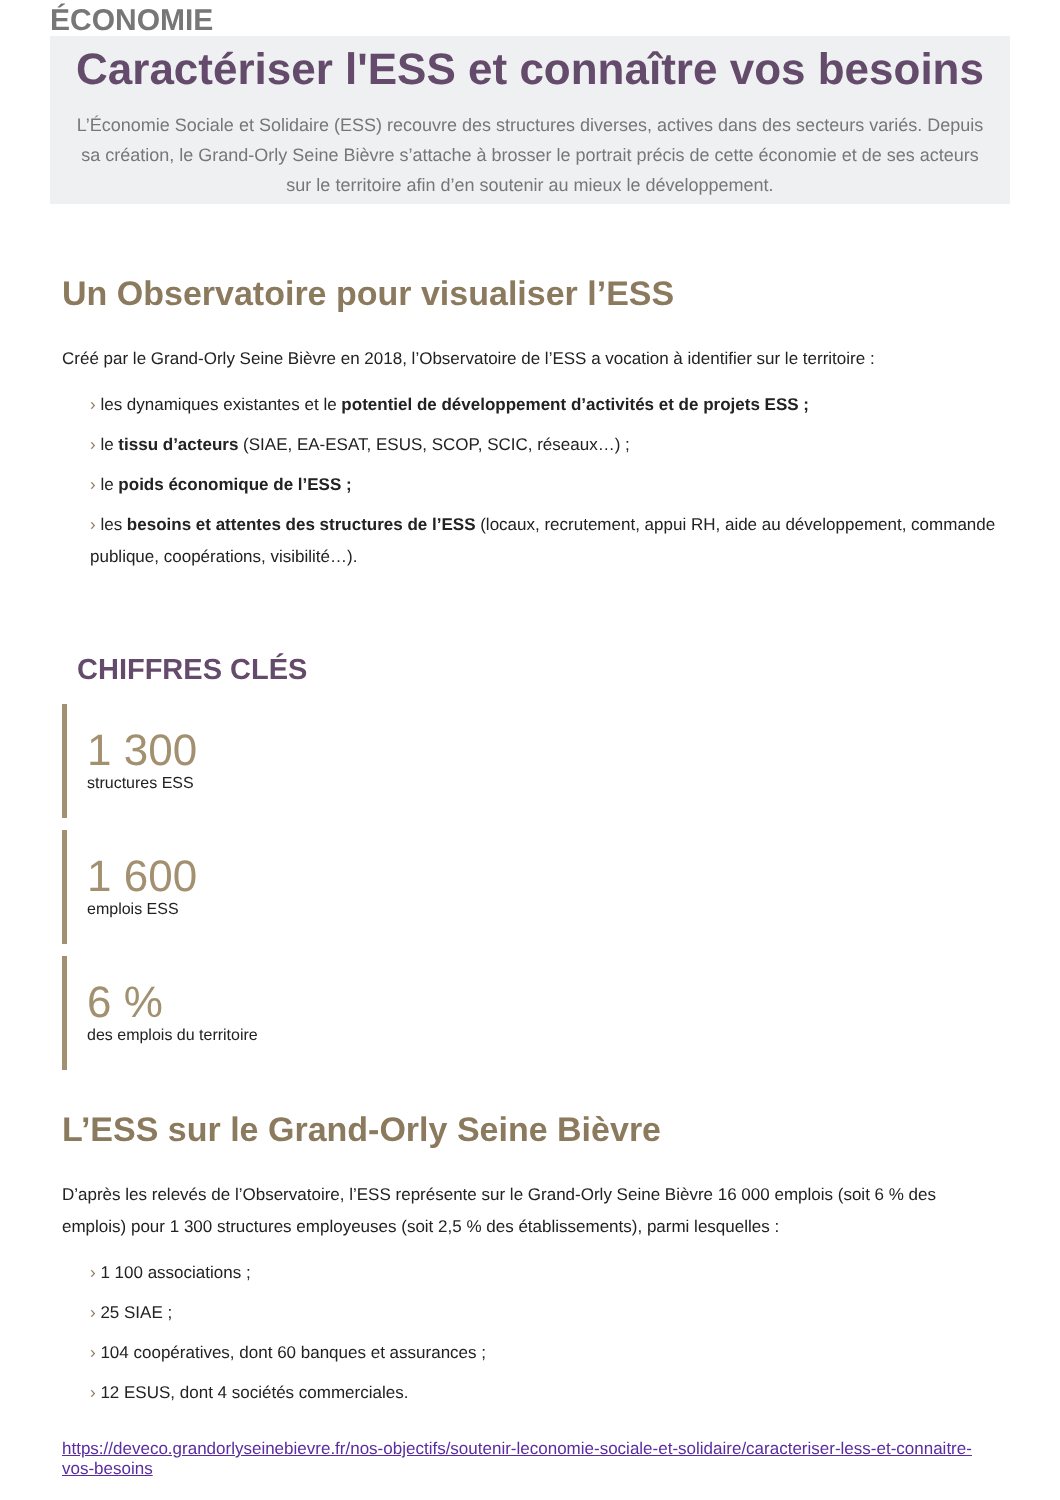ÉCONOMIE
Caractériser l'ESS et connaître vos besoins
L’Économie Sociale et Solidaire (ESS) recouvre des structures diverses, actives dans des secteurs variés. Depuis sa création, le Grand-Orly Seine Bièvre s’attache à brosser le portrait précis de cette économie et de ses acteurs sur le territoire afin d’en soutenir au mieux le développement.
Un Observatoire pour visualiser l’ESS
Créé par le Grand-Orly Seine Bièvre en 2018, l’Observatoire de l’ESS a vocation à identifier sur le territoire :
› les dynamiques existantes et le potentiel de développement d’activités et de projets ESS ;
› le tissu d’acteurs (SIAE, EA-ESAT, ESUS, SCOP, SCIC, réseaux…) ;
› le poids économique de l’ESS ;
› les besoins et attentes des structures de l’ESS (locaux, recrutement, appui RH, aide au développement, commande publique, coopérations, visibilité…).
CHIFFRES CLÉS
1 300
structures ESS
1 600
emplois ESS
6 %
des emplois du territoire
L’ESS sur le Grand-Orly Seine Bièvre
D’après les relevés de l’Observatoire, l’ESS représente sur le Grand-Orly Seine Bièvre 16 000 emplois (soit 6 % des emplois) pour 1 300 structures employeuses (soit 2,5 % des établissements), parmi lesquelles :
› 1 100 associations ;
› 25 SIAE ;
› 104 coopératives, dont 60 banques et assurances ;
› 12 ESUS, dont 4 sociétés commerciales.
https://deveco.grandorlyseinebievre.fr/nos-objectifs/soutenir-leconomie-sociale-et-solidaire/caracteriser-less-et-connaitre-vos-besoins